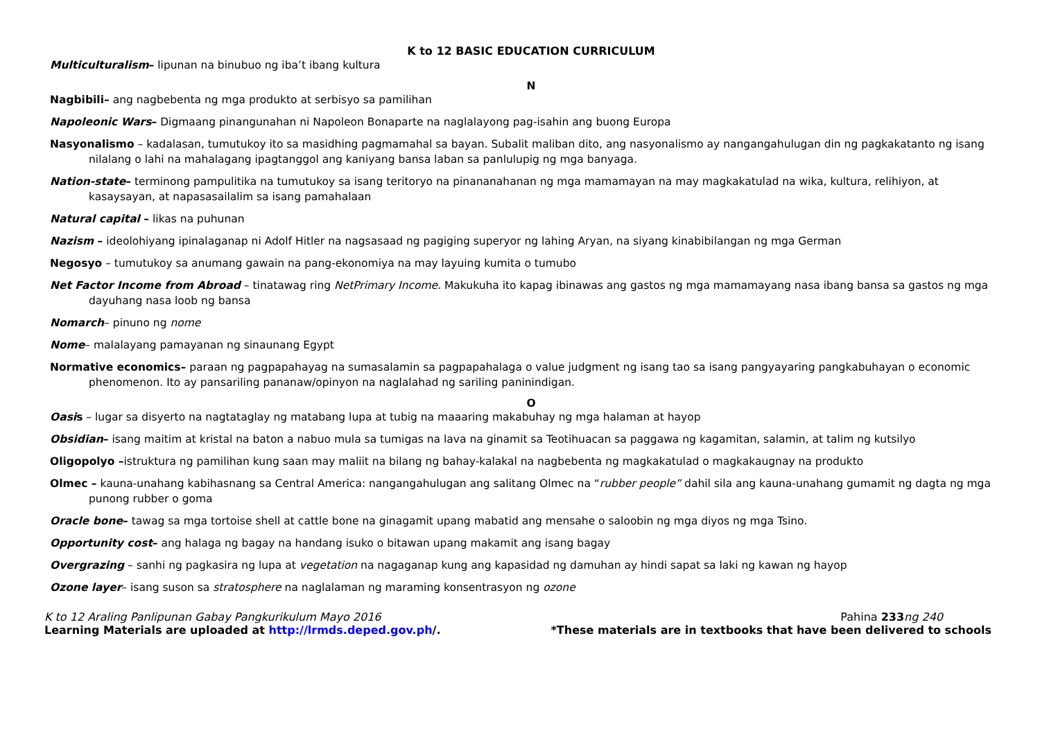K to 12 BASIC EDUCATION CURRICULUM
Multiculturalism– lipunan na binubuo ng iba’t ibang kultura
N
Nagbibili– ang nagbebenta ng mga produkto at serbisyo sa pamilihan
Napoleonic Wars– Digmaang pinangunahan ni Napoleon Bonaparte na naglalayong pag-isahin ang buong Europa
Nasyonalismo – kadalasan, tumutukoy ito sa masidhing pagmamahal sa bayan. Subalit maliban dito, ang nasyonalismo ay nangangahulugan din ng pagkakatanto ng isang nilalang o lahi na mahalagang ipagtanggol ang kaniyang bansa laban sa panlulupig ng mga banyaga.
Nation-state– terminong pampulitika na tumutukoy sa isang teritoryo na pinananahanan ng mga mamamayan na may magkakatulad na wika, kultura, relihiyon, at kasaysayan, at napasasailalim sa isang pamahalaan
Natural capital – likas na puhunan
Nazism – ideolohiyang ipinalaganap ni Adolf Hitler na nagsasaad ng pagiging superyor ng lahing Aryan, na siyang kinabibilangan ng mga German
Negosyo – tumutukoy sa anumang gawain na pang-ekonomiya na may layuing kumita o tumubo
Net Factor Income from Abroad – tinatawag ring NetPrimary Income. Makukuha ito kapag ibinawas ang gastos ng mga mamamayang nasa ibang bansa sa gastos ng mga dayuhang nasa loob ng bansa
Nomarch– pinuno ng nome
Nome– malalayang pamayanan ng sinaunang Egypt
Normative economics– paraan ng pagpapahayag na sumasalamin sa pagpapahalaga o value judgment ng isang tao sa isang pangyayaring pangkabuhayan o economic phenomenon. Ito ay pansariling pananaw/opinyon na naglalahad ng sariling paninindigan.
O
Oasis – lugar sa disyerto na nagtataglay ng matabang lupa at tubig na maaaring makabuhay ng mga halaman at hayop
Obsidian– isang maitim at kristal na baton a nabuo mula sa tumigas na lava na ginamit sa Teotihuacan sa paggawa ng kagamitan, salamin, at talim ng kutsilyo
Oligopolyo –istruktura ng pamilihan kung saan may maliit na bilang ng bahay-kalakal na nagbebenta ng magkakatulad o magkakaugnay na produkto
Olmec – kauna-unahang kabihasnang sa Central America: nangangahulugan ang salitang Olmec na “rubber people” dahil sila ang kauna-unahang gumamit ng dagta ng mga punong rubber o goma
Oracle bone– tawag sa mga tortoise shell at cattle bone na ginagamit upang mabatid ang mensahe o saloobin ng mga diyos ng mga Tsino.
Opportunity cost– ang halaga ng bagay na handang isuko o bitawan upang makamit ang isang bagay
Overgrazing – sanhi ng pagkasira ng lupa at vegetation na nagaganap kung ang kapasidad ng damuhan ay hindi sapat sa laki ng kawan ng hayop
Ozone layer– isang suson sa stratosphere na naglalaman ng maraming konsentrasyon ng ozone
K to 12 Araling Panlipunan Gabay Pangkurikulum Mayo 2016 Pahina 233 ng 240
Learning Materials are uploaded at http://lrmds.deped.gov.ph/. *These materials are in textbooks that have been delivered to schools